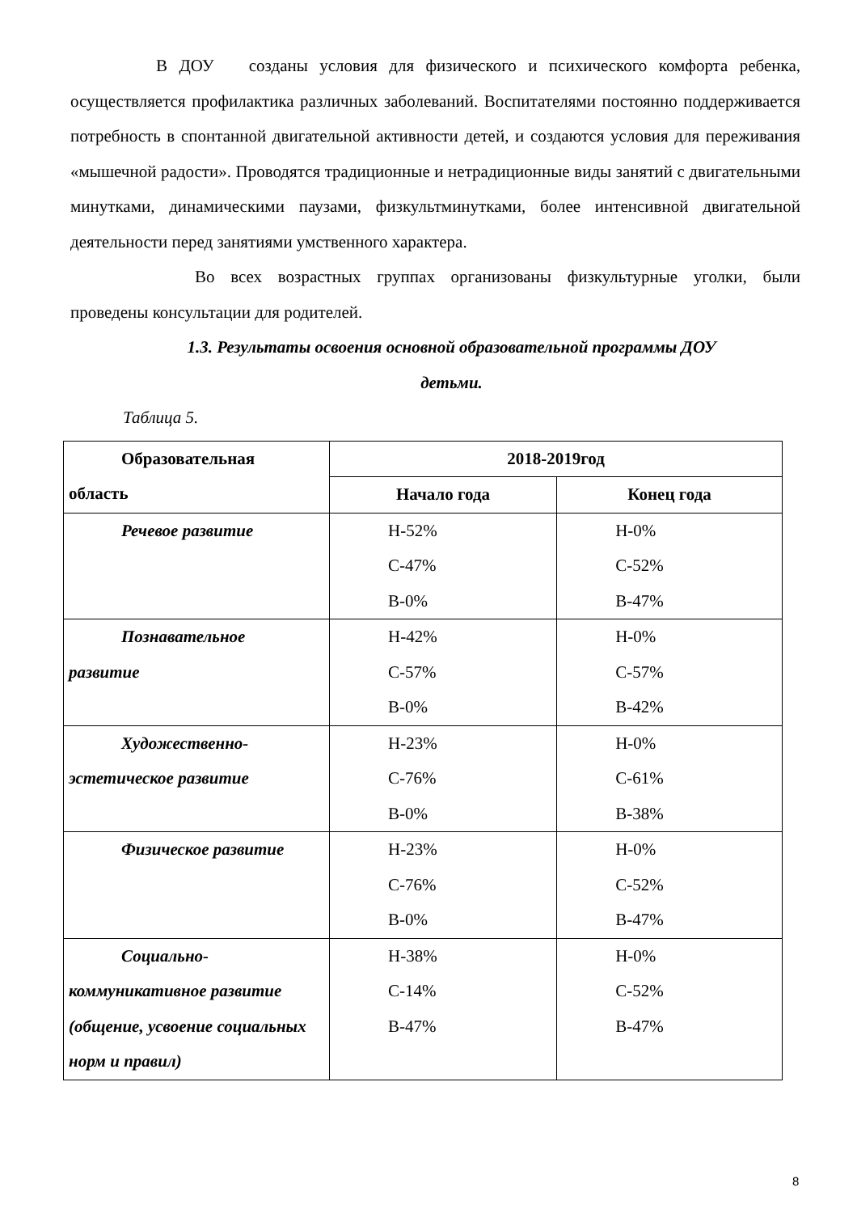В ДОУ созданы условия для физического и психического комфорта ребенка, осуществляется профилактика различных заболеваний. Воспитателями постоянно поддерживается потребность в спонтанной двигательной активности детей, и создаются условия для переживания «мышечной радости». Проводятся традиционные и нетрадиционные виды занятий с двигательными минутками, динамическими паузами, физкультминутками, более интенсивной двигательной деятельности перед занятиями умственного характера.
Во всех возрастных группах организованы физкультурные уголки, были проведены консультации для родителей.
1.3. Результаты освоения основной образовательной программы ДОУ
детьми.
Таблица 5.
| Образовательная область | 2018-2019год | |
| --- | --- | --- |
| | Начало года | Конец года |
| Речевое развитие | Н-52% С-47% В-0% | Н-0% С-52% В-47% |
| Познавательное развитие | Н-42% С-57% В-0% | Н-0% С-57% В-42% |
| Художественно- эстетическое развитие | Н-23% С-76% В-0% | Н-0% С-61% В-38% |
| Физическое развитие | Н-23% С-76% В-0% | Н-0% С-52% В-47% |
| Социально- коммуникативное развитие (общение, усвоение социальных норм и правил) | Н-38% С-14% В-47% | Н-0% С-52% В-47% |
8